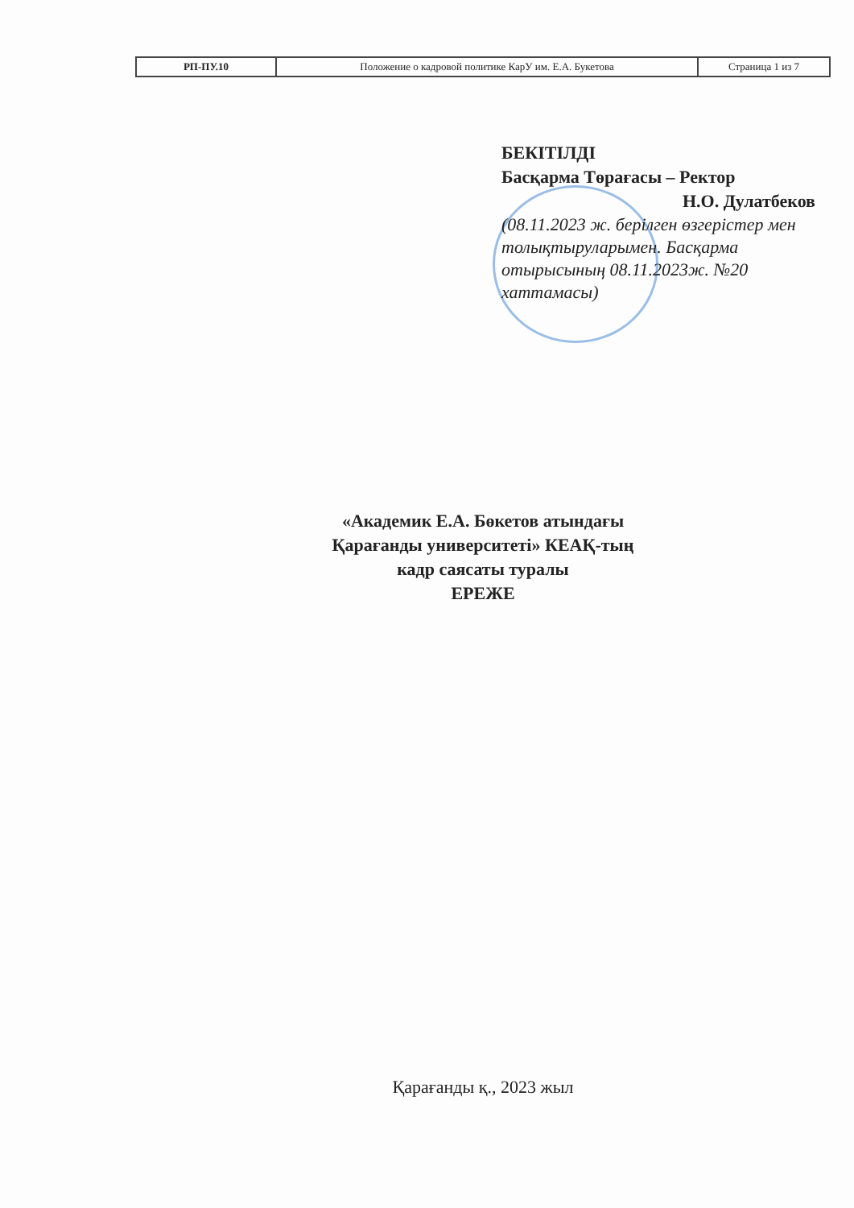| РП-ПУ.10 | Положение о кадровой политике КарУ им. Е.А. Букетова | Страница 1 из 7 |
БЕКІТІЛДІ
Басқарма Төрағасы – Ректор
Н.О. Дулатбеков
(08.11.2023 ж. берілген өзгерістер мен толықтыруларымен. Басқарма отырысының 08.11.2023ж. №20 хаттамасы)
«Академик Е.А. Бөкетов атындағы
Қарағанды университеті» КЕАҚ-тың
кадр саясаты туралы
ЕРЕЖЕ
Қарағанды қ., 2023 жыл